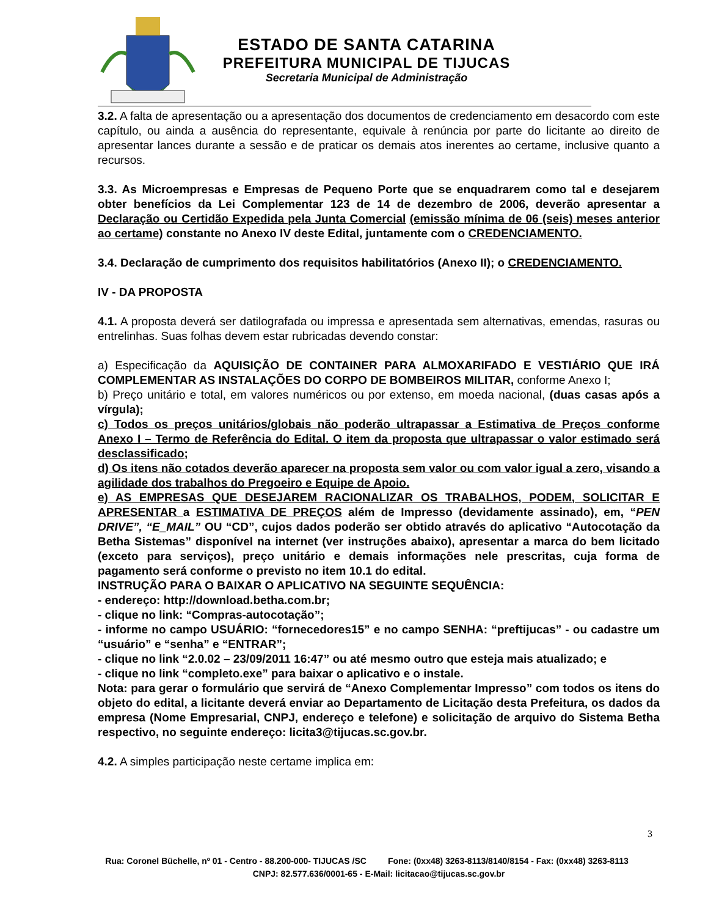ESTADO DE SANTA CATARINA
PREFEITURA MUNICIPAL DE TIJUCAS
Secretaria Municipal de Administração
3.2. A falta de apresentação ou a apresentação dos documentos de credenciamento em desacordo com este capítulo, ou ainda a ausência do representante, equivale à renúncia por parte do licitante ao direito de apresentar lances durante a sessão e de praticar os demais atos inerentes ao certame, inclusive quanto a recursos.
3.3. As Microempresas e Empresas de Pequeno Porte que se enquadrarem como tal e desejarem obter benefícios da Lei Complementar 123 de 14 de dezembro de 2006, deverão apresentar a Declaração ou Certidão Expedida pela Junta Comercial (emissão mínima de 06 (seis) meses anterior ao certame) constante no Anexo IV deste Edital, juntamente com o CREDENCIAMENTO.
3.4. Declaração de cumprimento dos requisitos habilitatórios (Anexo II); o CREDENCIAMENTO.
IV - DA PROPOSTA
4.1. A proposta deverá ser datilografada ou impressa e apresentada sem alternativas, emendas, rasuras ou entrelinhas. Suas folhas devem estar rubricadas devendo constar:
a) Especificação da AQUISIÇÃO DE CONTAINER PARA ALMOXARIFADO E VESTIÁRIO QUE IRÁ COMPLEMENTAR AS INSTALAÇÕES DO CORPO DE BOMBEIROS MILITAR, conforme Anexo I;
b) Preço unitário e total, em valores numéricos ou por extenso, em moeda nacional, (duas casas após a vírgula);
c) Todos os preços unitários/globais não poderão ultrapassar a Estimativa de Preços conforme Anexo I – Termo de Referência do Edital. O item da proposta que ultrapassar o valor estimado será desclassificado;
d) Os itens não cotados deverão aparecer na proposta sem valor ou com valor igual a zero, visando a agilidade dos trabalhos do Pregoeiro e Equipe de Apoio.
e) AS EMPRESAS QUE DESEJAREM RACIONALIZAR OS TRABALHOS, PODEM, SOLICITAR E APRESENTAR a ESTIMATIVA DE PREÇOS além de Impresso (devidamente assinado), em, “PEN DRIVE”, “E_MAIL” OU “CD”, cujos dados poderão ser obtido através do aplicativo “Autocotação da Betha Sistemas” disponível na internet (ver instruções abaixo), apresentar a marca do bem licitado (exceto para serviços), preço unitário e demais informações nele prescritas, cuja forma de pagamento será conforme o previsto no item 10.1 do edital.
INSTRUÇÃO PARA O BAIXAR O APLICATIVO NA SEGUINTE SEQUÊNCIA:
- endereço: http://download.betha.com.br;
- clique no link: “Compras-autocotação”;
- informe no campo USUÁRIO: “fornecedores15” e no campo SENHA: “preftijucas” - ou cadastre um “usuário” e “senha” e “ENTRAR”;
- clique no link “2.0.02 – 23/09/2011 16:47” ou até mesmo outro que esteja mais atualizado; e
- clique no link “completo.exe” para baixar o aplicativo e o instale.
Nota: para gerar o formulário que servirá de “Anexo Complementar Impresso” com todos os itens do objeto do edital, a licitante deverá enviar ao Departamento de Licitação desta Prefeitura, os dados da empresa (Nome Empresarial, CNPJ, endereço e telefone) e solicitação de arquivo do Sistema Betha respectivo, no seguinte endereço: licita3@tijucas.sc.gov.br.
4.2. A simples participação neste certame implica em:
3
Rua: Coronel Büchelle, nº 01 - Centro - 88.200-000- TIJUCAS /SC Fone: (0xx48) 3263-8113/8140/8154 - Fax: (0xx48) 3263-8113 CNPJ: 82.577.636/0001-65 - E-Mail: licitacao@tijucas.sc.gov.br